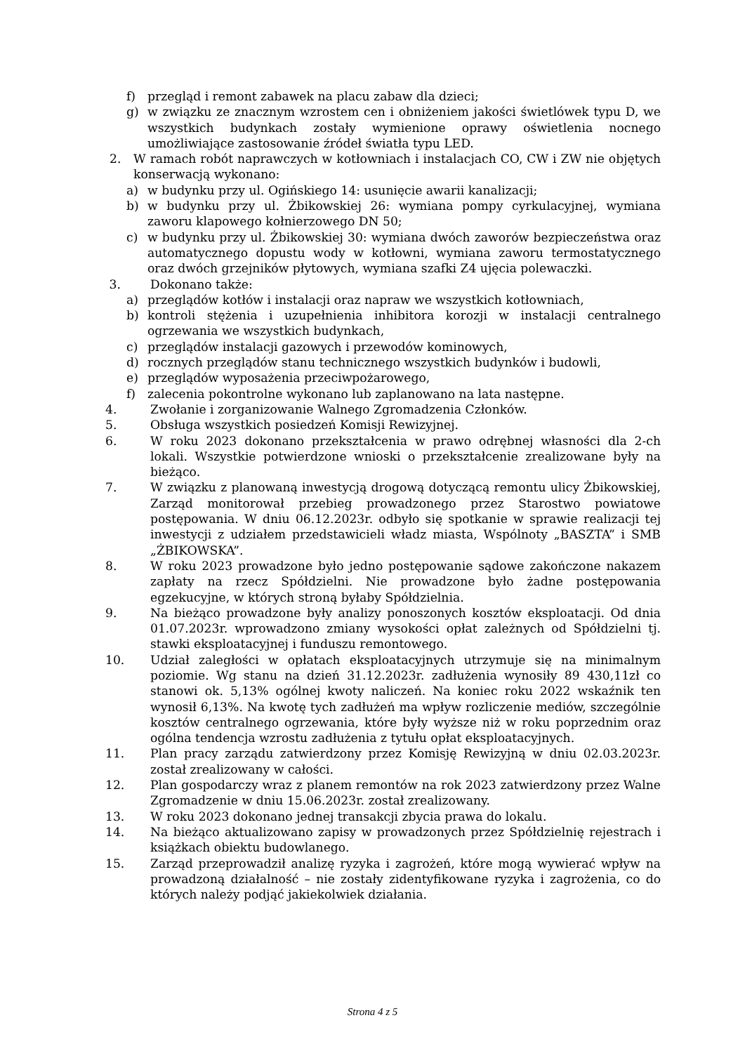f) przegląd i remont zabawek na placu zabaw dla dzieci;
g) w związku ze znacznym wzrostem cen i obniżeniem jakości świetlówek typu D, we wszystkich budynkach zostały wymienione oprawy oświetlenia nocnego umożliwiające zastosowanie źródeł światła typu LED.
2. W ramach robót naprawczych w kotłowniach i instalacjach CO, CW i ZW nie objętych konserwacją wykonano:
a) w budynku przy ul. Ogińskiego 14: usunięcie awarii kanalizacji;
b) w budynku przy ul. Żbikowskiej 26: wymiana pompy cyrkulacyjnej, wymiana zaworu klapowego kołnierzowego DN 50;
c) w budynku przy ul. Żbikowskiej 30: wymiana dwóch zaworów bezpieczeństwa oraz automatycznego dopustu wody w kotłowni, wymiana zaworu termostatycznego oraz dwóch grzejników płytowych, wymiana szafki Z4 ujęcia polewaczki.
3. Dokonano także:
a) przeglądów kotłów i instalacji oraz napraw we wszystkich kotłowniach,
b) kontroli stężenia i uzupełnienia inhibitora korozji w instalacji centralnego ogrzewania we wszystkich budynkach,
c) przeglądów instalacji gazowych i przewodów kominowych,
d) rocznych przeglądów stanu technicznego wszystkich budynków i budowli,
e) przeglądów wyposażenia przeciwpożarowego,
f) zalecenia pokontrolne wykonano lub zaplanowano na lata następne.
4. Zwołanie i zorganizowanie Walnego Zgromadzenia Członków.
5. Obsługa wszystkich posiedzeń Komisji Rewizyjnej.
6. W roku 2023 dokonano przekształcenia w prawo odrębnej własności dla 2-ch lokali. Wszystkie potwierdzone wnioski o przekształcenie zrealizowane były na bieżąco.
7. W związku z planowaną inwestycją drogową dotyczącą remontu ulicy Żbikowskiej, Zarząd monitorował przebieg prowadzonego przez Starostwo powiatowe postępowania. W dniu 06.12.2023r. odbyło się spotkanie w sprawie realizacji tej inwestycji z udziałem przedstawicieli władz miasta, Wspólnoty „BASZTA” i SMB „ŻBIKOWSKA”.
8. W roku 2023 prowadzone było jedno postępowanie sądowe zakończone nakazem zapłaty na rzecz Spółdzielni. Nie prowadzone było żadne postępowania egzekucyjne, w których stroną byłaby Spółdzielnia.
9. Na bieżąco prowadzone były analizy ponoszonych kosztów eksploatacji. Od dnia 01.07.2023r. wprowadzono zmiany wysokości opłat zależnych od Spółdzielni tj. stawki eksploatacyjnej i funduszu remontowego.
10. Udział zaległości w opłatach eksploatacyjnych utrzymuje się na minimalnym poziomie. Wg stanu na dzień 31.12.2023r. zadłużenia wynosiły 89 430,11zł co stanowi ok. 5,13% ogólnej kwoty naliczeń. Na koniec roku 2022 wskaźnik ten wynosił 6,13%. Na kwotę tych zadłużeń ma wpływ rozliczenie mediów, szczególnie kosztów centralnego ogrzewania, które były wyższe niż w roku poprzednim oraz ogólna tendencja wzrostu zadłużenia z tytułu opłat eksploatacyjnych.
11. Plan pracy zarządu zatwierdzony przez Komisję Rewizyjną w dniu 02.03.2023r. został zrealizowany w całości.
12. Plan gospodarczy wraz z planem remontów na rok 2023 zatwierdzony przez Walne Zgromadzenie w dniu 15.06.2023r. został zrealizowany.
13. W roku 2023 dokonano jednej transakcji zbycia prawa do lokalu.
14. Na bieżąco aktualizowano zapisy w prowadzonych przez Spółdzielnię rejestrach i książkach obiektu budowlanego.
15. Zarząd przeprowadził analizę ryzyka i zagrożeń, które mogą wywierać wpływ na prowadzoną działalność – nie zostały zidentyfikowane ryzyka i zagrożenia, co do których należy podjąć jakiekolwiek działania.
Strona 4 z 5